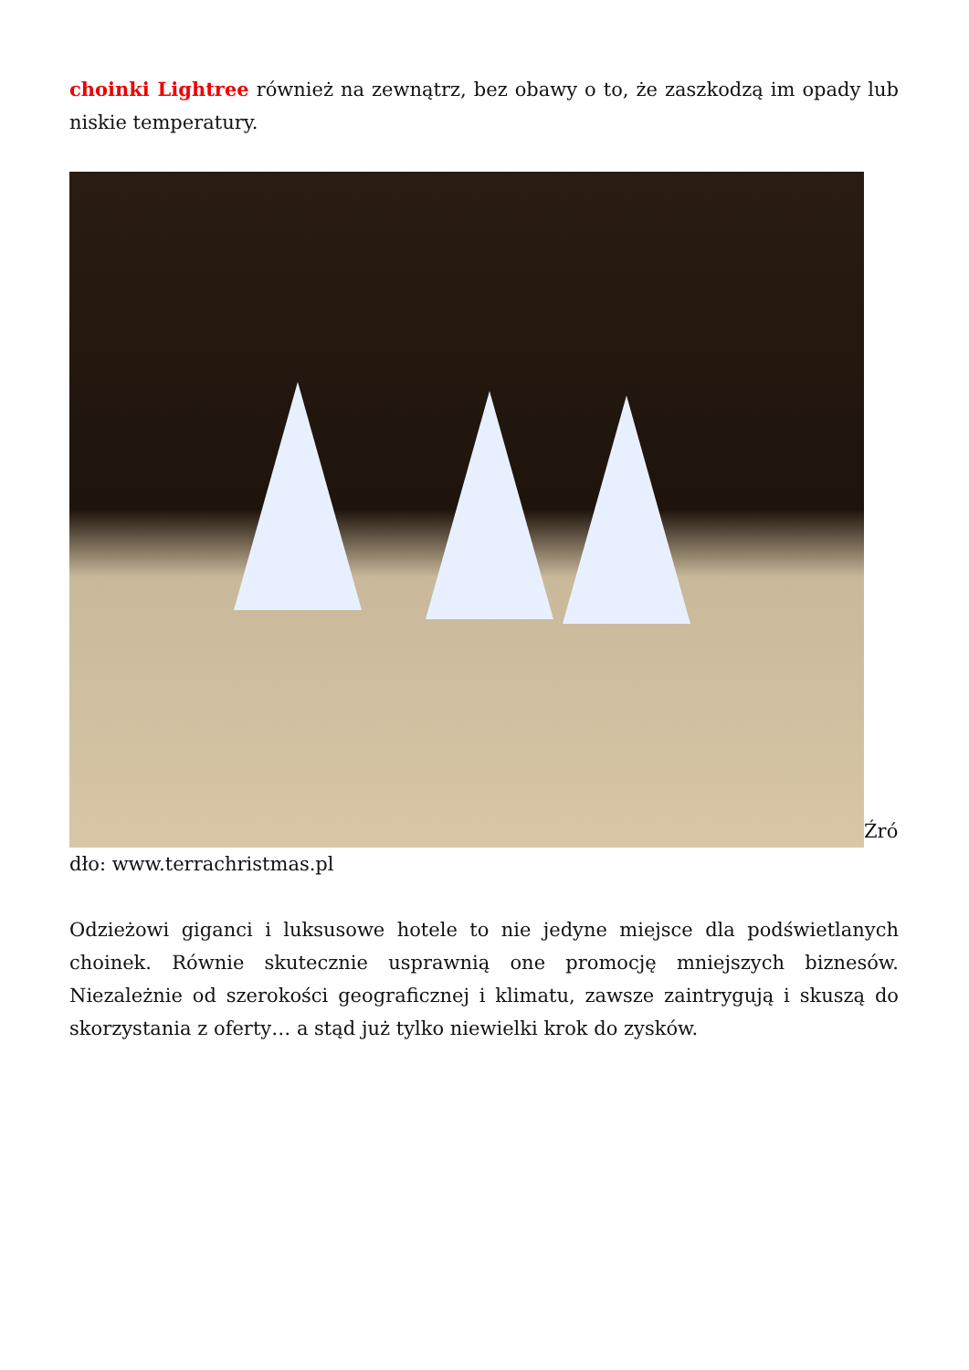choinki Lightree również na zewnątrz, bez obawy o to, że zaszkodzą im opady lub niskie temperatury.
Źró dło: www.terrachristmas.pl
Odzieżowi giganci i luksusowe hotele to nie jedyne miejsce dla podświetlanych choinek. Równie skutecznie usprawnią one promocję mniejszych biznesów. Niezależnie od szerokości geograficznej i klimatu, zawsze zaintrygują i skuszą do skorzystania z oferty… a stąd już tylko niewielki krok do zysków.